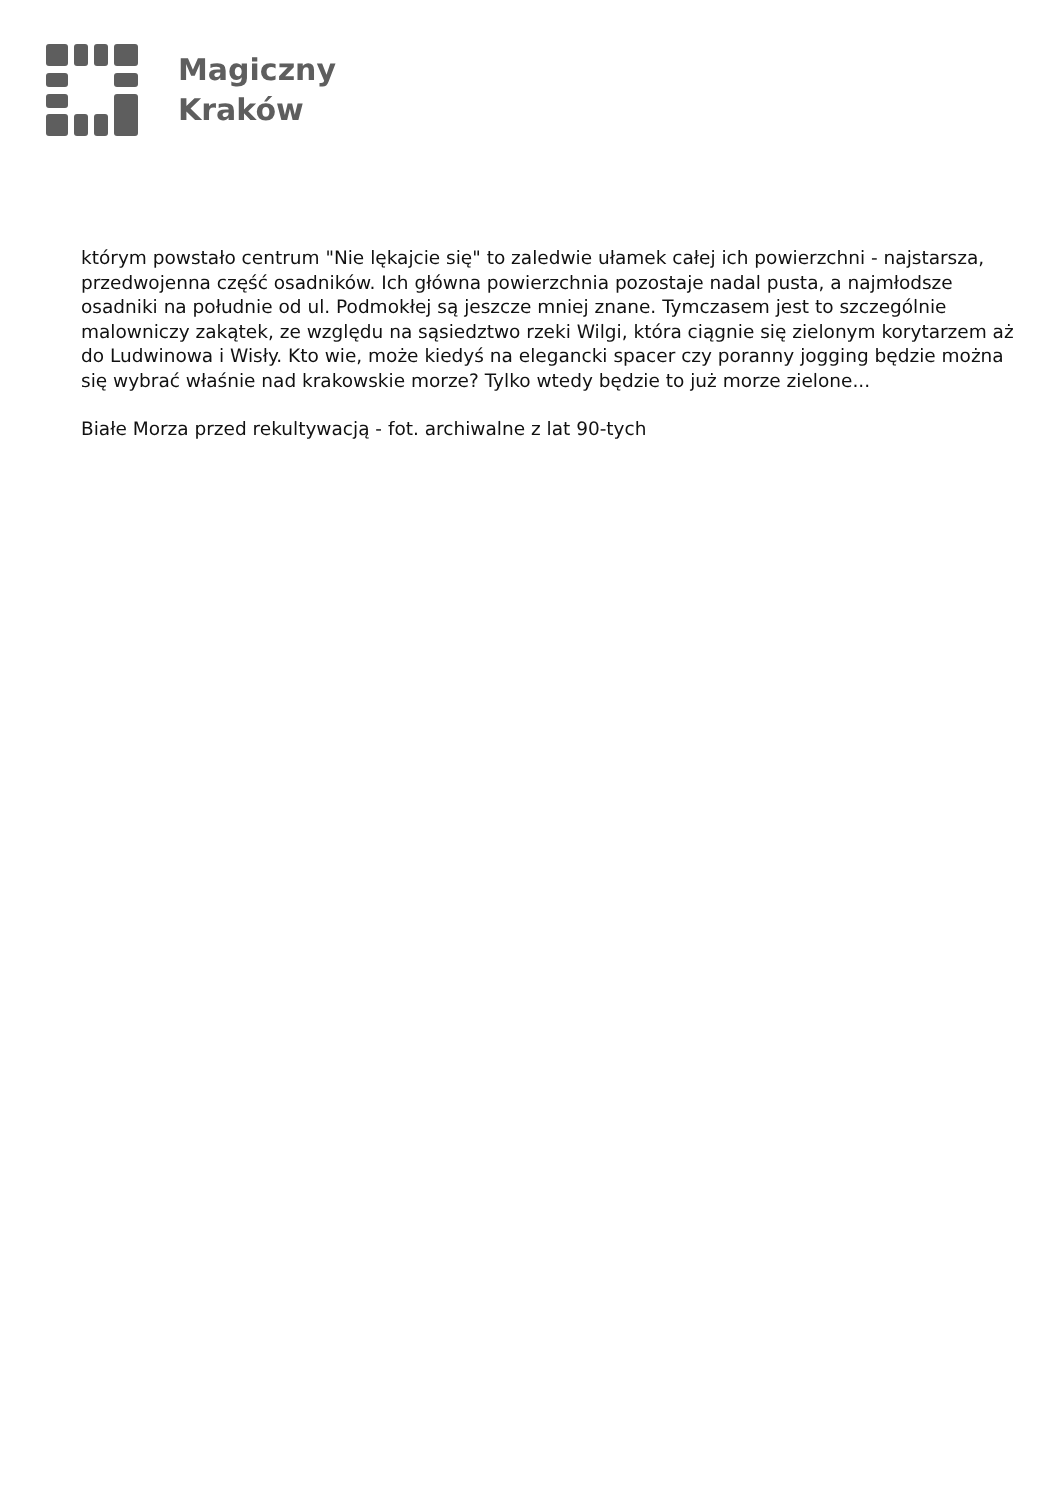Magiczny
Kraków
którym powstało centrum "Nie lękajcie się" to zaledwie ułamek całej ich powierzchni - najstarsza, przedwojenna część osadników. Ich główna powierzchnia pozostaje nadal pusta, a najmłodsze osadniki na południe od ul. Podmokłej są jeszcze mniej znane. Tymczasem jest to szczególnie malowniczy zakątek, ze względu na sąsiedztwo rzeki Wilgi, która ciągnie się zielonym korytarzem aż do Ludwinowa i Wisły. Kto wie, może kiedyś na elegancki spacer czy poranny jogging będzie można się wybrać właśnie nad krakowskie morze? Tylko wtedy będzie to już morze zielone...
Białe Morza przed rekultywacją - fot. archiwalne z lat 90-tych